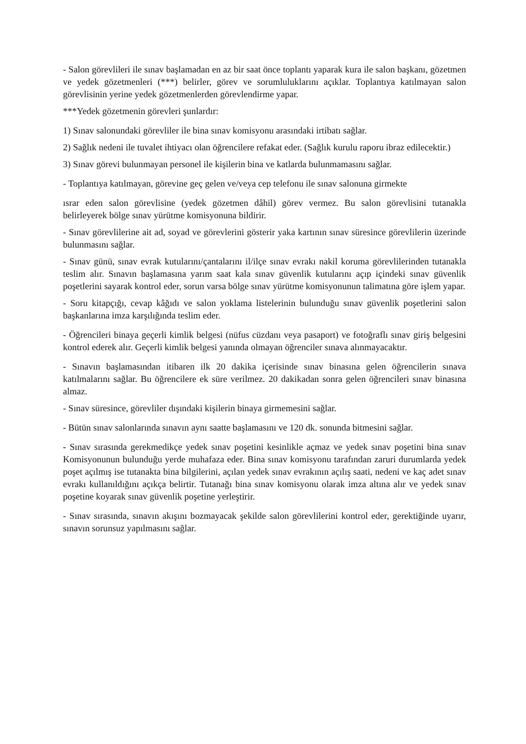- Salon görevlileri ile sınav başlamadan en az bir saat önce toplantı yaparak kura ile salon başkanı, gözetmen ve yedek gözetmenleri (***) belirler, görev ve sorumluluklarını açıklar. Toplantıya katılmayan salon görevlisinin yerine yedek gözetmenlerden görevlendirme yapar.
***Yedek gözetmenin görevleri şunlardır:
1) Sınav salonundaki görevliler ile bina sınav komisyonu arasındaki irtibatı sağlar.
2) Sağlık nedeni ile tuvalet ihtiyacı olan öğrencilere refakat eder. (Sağlık kurulu raporu ibraz edilecektir.)
3) Sınav görevi bulunmayan personel ile kişilerin bina ve katlarda bulunmamasını sağlar.
- Toplantıya katılmayan, görevine geç gelen ve/veya cep telefonu ile sınav salonuna girmekte
ısrar eden salon görevlisine (yedek gözetmen dâhil) görev vermez. Bu salon görevlisini tutanakla belirleyerek bölge sınav yürütme komisyonuna bildirir.
- Sınav görevlilerine ait ad, soyad ve görevlerini gösterir yaka kartının sınav süresince görevlilerin üzerinde bulunmasını sağlar.
- Sınav günü, sınav evrak kutularını/çantalarını il/ilçe sınav evrakı nakil koruma görevlilerinden tutanakla teslim alır. Sınavın başlamasına yarım saat kala sınav güvenlik kutularını açıp içindeki sınav güvenlik poşetlerini sayarak kontrol eder, sorun varsa bölge sınav yürütme komisyonunun talimatına göre işlem yapar.
- Soru kitapçığı, cevap kâğıdı ve salon yoklama listelerinin bulunduğu sınav güvenlik poşetlerini salon başkanlarına imza karşılığında teslim eder.
- Öğrencileri binaya geçerli kimlik belgesi (nüfus cüzdanı veya pasaport) ve fotoğraflı sınav giriş belgesini kontrol ederek alır. Geçerli kimlik belgesi yanında olmayan öğrenciler sınava alınmayacaktır.
- Sınavın başlamasından itibaren ilk 20 dakika içerisinde sınav binasına gelen öğrencilerin sınava katılmalarını sağlar. Bu öğrencilere ek süre verilmez. 20 dakikadan sonra gelen öğrencileri sınav binasına almaz.
- Sınav süresince, görevliler dışındaki kişilerin binaya girmemesini sağlar.
- Bütün sınav salonlarında sınavın aynı saatte başlamasını ve 120 dk. sonunda bitmesini sağlar.
- Sınav sırasında gerekmedikçe yedek sınav poşetini kesinlikle açmaz ve yedek sınav poşetini bina sınav Komisyonunun bulunduğu yerde muhafaza eder. Bina sınav komisyonu tarafından zaruri durumlarda yedek poşet açılmış ise tutanakta bina bilgilerini, açılan yedek sınav evrakının açılış saati, nedeni ve kaç adet sınav evrakı kullanıldığını açıkça belirtir. Tutanağı bina sınav komisyonu olarak imza altına alır ve yedek sınav poşetine koyarak sınav güvenlik poşetine yerleştirir.
- Sınav sırasında, sınavın akışını bozmayacak şekilde salon görevlilerini kontrol eder, gerektiğinde uyarır, sınavın sorunsuz yapılmasını sağlar.